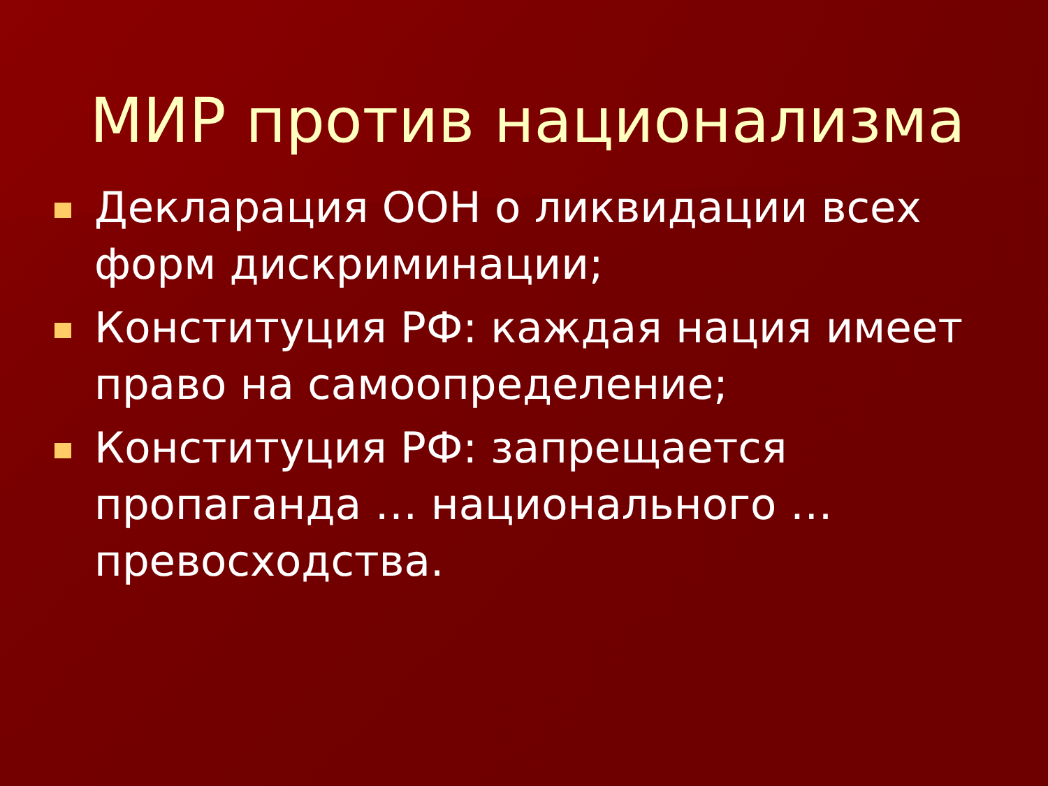МИР против национализма
Декларация ООН о ликвидации всех форм дискриминации;
Конституция РФ: каждая нация имеет право на самоопределение;
Конституция РФ: запрещается пропаганда … национального … превосходства.